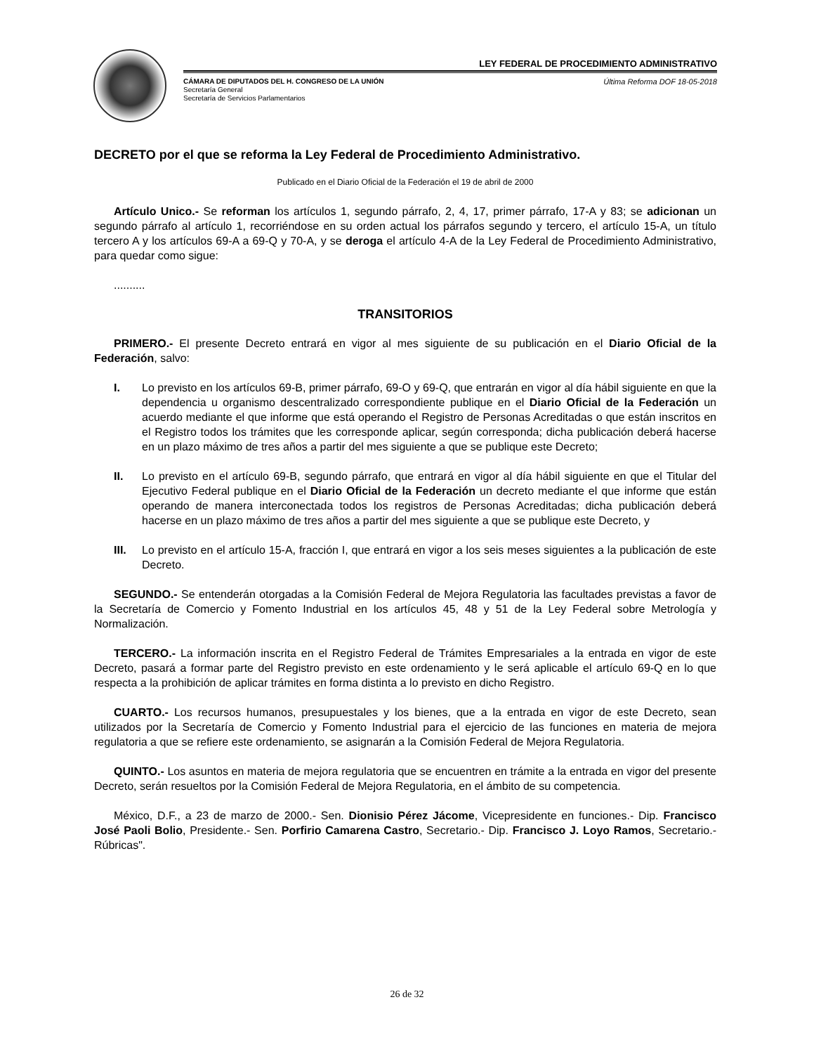LEY FEDERAL DE PROCEDIMIENTO ADMINISTRATIVO
CÁMARA DE DIPUTADOS DEL H. CONGRESO DE LA UNIÓN
Secretaría General
Secretaría de Servicios Parlamentarios
Última Reforma DOF 18-05-2018
DECRETO por el que se reforma la Ley Federal de Procedimiento Administrativo.
Publicado en el Diario Oficial de la Federación el 19 de abril de 2000
Artículo Unico.- Se reforman los artículos 1, segundo párrafo, 2, 4, 17, primer párrafo, 17-A y 83; se adicionan un segundo párrafo al artículo 1, recorriéndose en su orden actual los párrafos segundo y tercero, el artículo 15-A, un título tercero A y los artículos 69-A a 69-Q y 70-A, y se deroga el artículo 4-A de la Ley Federal de Procedimiento Administrativo, para quedar como sigue:
..........
TRANSITORIOS
PRIMERO.- El presente Decreto entrará en vigor al mes siguiente de su publicación en el Diario Oficial de la Federación, salvo:
I. Lo previsto en los artículos 69-B, primer párrafo, 69-O y 69-Q, que entrarán en vigor al día hábil siguiente en que la dependencia u organismo descentralizado correspondiente publique en el Diario Oficial de la Federación un acuerdo mediante el que informe que está operando el Registro de Personas Acreditadas o que están inscritos en el Registro todos los trámites que les corresponde aplicar, según corresponda; dicha publicación deberá hacerse en un plazo máximo de tres años a partir del mes siguiente a que se publique este Decreto;
II. Lo previsto en el artículo 69-B, segundo párrafo, que entrará en vigor al día hábil siguiente en que el Titular del Ejecutivo Federal publique en el Diario Oficial de la Federación un decreto mediante el que informe que están operando de manera interconectada todos los registros de Personas Acreditadas; dicha publicación deberá hacerse en un plazo máximo de tres años a partir del mes siguiente a que se publique este Decreto, y
III. Lo previsto en el artículo 15-A, fracción I, que entrará en vigor a los seis meses siguientes a la publicación de este Decreto.
SEGUNDO.- Se entenderán otorgadas a la Comisión Federal de Mejora Regulatoria las facultades previstas a favor de la Secretaría de Comercio y Fomento Industrial en los artículos 45, 48 y 51 de la Ley Federal sobre Metrología y Normalización.
TERCERO.- La información inscrita en el Registro Federal de Trámites Empresariales a la entrada en vigor de este Decreto, pasará a formar parte del Registro previsto en este ordenamiento y le será aplicable el artículo 69-Q en lo que respecta a la prohibición de aplicar trámites en forma distinta a lo previsto en dicho Registro.
CUARTO.- Los recursos humanos, presupuestales y los bienes, que a la entrada en vigor de este Decreto, sean utilizados por la Secretaría de Comercio y Fomento Industrial para el ejercicio de las funciones en materia de mejora regulatoria a que se refiere este ordenamiento, se asignarán a la Comisión Federal de Mejora Regulatoria.
QUINTO.- Los asuntos en materia de mejora regulatoria que se encuentren en trámite a la entrada en vigor del presente Decreto, serán resueltos por la Comisión Federal de Mejora Regulatoria, en el ámbito de su competencia.
México, D.F., a 23 de marzo de 2000.- Sen. Dionisio Pérez Jácome, Vicepresidente en funciones.- Dip. Francisco José Paoli Bolio, Presidente.- Sen. Porfirio Camarena Castro, Secretario.- Dip. Francisco J. Loyo Ramos, Secretario.- Rúbricas".
26 de 32